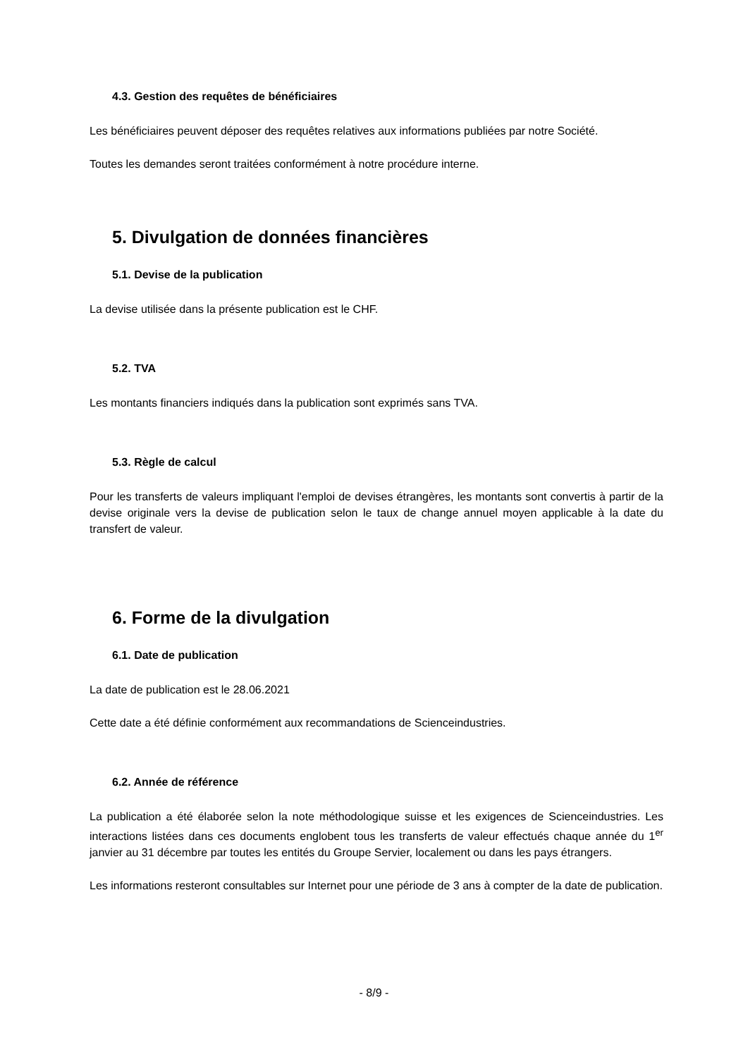4.3. Gestion des requêtes de bénéficiaires
Les bénéficiaires peuvent déposer des requêtes relatives aux informations publiées par notre Société.
Toutes les demandes seront traitées conformément à notre procédure interne.
5. Divulgation de données financières
5.1. Devise de la publication
La devise utilisée dans la présente publication est le CHF.
5.2. TVA
Les montants financiers indiqués dans la publication sont exprimés sans TVA.
5.3. Règle de calcul
Pour les transferts de valeurs impliquant l'emploi de devises étrangères, les montants sont convertis à partir de la devise originale vers la devise de publication selon le taux de change annuel moyen applicable à la date du transfert de valeur.
6. Forme de la divulgation
6.1. Date de publication
La date de publication est le 28.06.2021
Cette date a été définie conformément aux recommandations de Scienceindustries.
6.2. Année de référence
La publication a été élaborée selon la note méthodologique suisse et les exigences de Scienceindustries. Les interactions listées dans ces documents englobent tous les transferts de valeur effectués chaque année du 1<sup>er</sup> janvier au 31 décembre par toutes les entités du Groupe Servier, localement ou dans les pays étrangers.
Les informations resteront consultables sur Internet pour une période de 3 ans à compter de la date de publication.
- 8/9 -